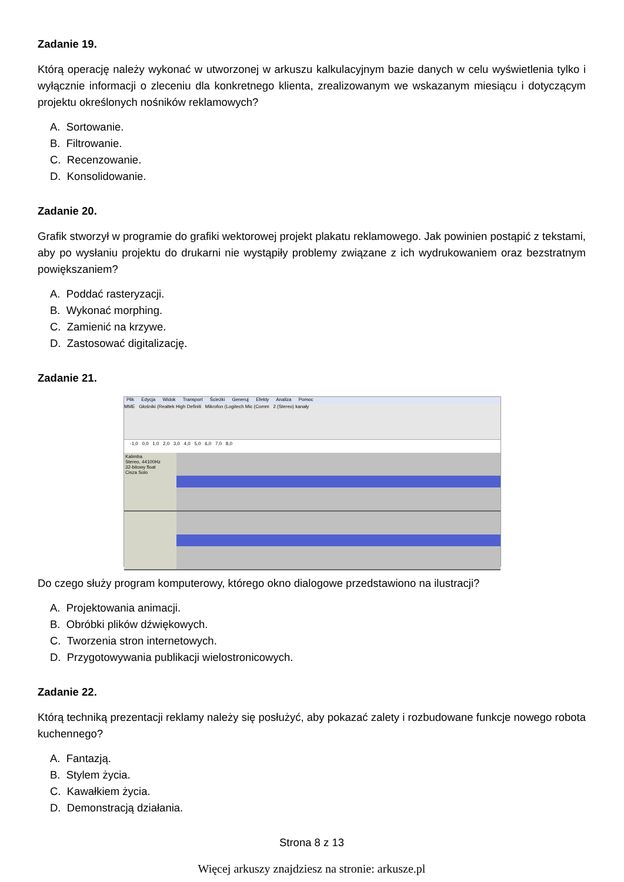Zadanie 19.
Którą operację należy wykonać w utworzonej w arkuszu kalkulacyjnym bazie danych w celu wyświetlenia tylko i wyłącznie informacji o zleceniu dla konkretnego klienta, zrealizowanym we wskazanym miesiącu i dotyczącym projektu określonych nośników reklamowych?
A. Sortowanie.
B. Filtrowanie.
C. Recenzowanie.
D. Konsolidowanie.
Zadanie 20.
Grafik stworzył w programie do grafiki wektorowej projekt plakatu reklamowego. Jak powinien postąpić z tekstami, aby po wysłaniu projektu do drukarni nie wystąpiły problemy związane z ich wydrukowaniem oraz bezstratnym powiększaniem?
A. Poddać rasteryzacji.
B. Wykonać morphing.
C. Zamienić na krzywe.
D. Zastosować digitalizację.
Zadanie 21.
Plik Edycja Widok Transport Ścieżki Generuj Efekty Analiza Pomoc
MME Głośniki (Realtek High Definiti Mikrofon (Logitech Mic (Comm 2 (Stereo) kanały
-1,0 0,0 1,0 2,0 3,0 4,0 5,0 6,0 7,0 8,0
Kalimba
Stereo, 44100Hz
32-bitowy float
Cisza Solo
Do czego służy program komputerowy, którego okno dialogowe przedstawiono na ilustracji?
A. Projektowania animacji.
B. Obróbki plików dźwiękowych.
C. Tworzenia stron internetowych.
D. Przygotowywania publikacji wielostronicowych.
Zadanie 22.
Którą techniką prezentacji reklamy należy się posłużyć, aby pokazać zalety i rozbudowane funkcje nowego robota kuchennego?
A. Fantazją.
B. Stylem życia.
C. Kawałkiem życia.
D. Demonstracją działania.
Strona 8 z 13
Więcej arkuszy znajdziesz na stronie: arkusze.pl